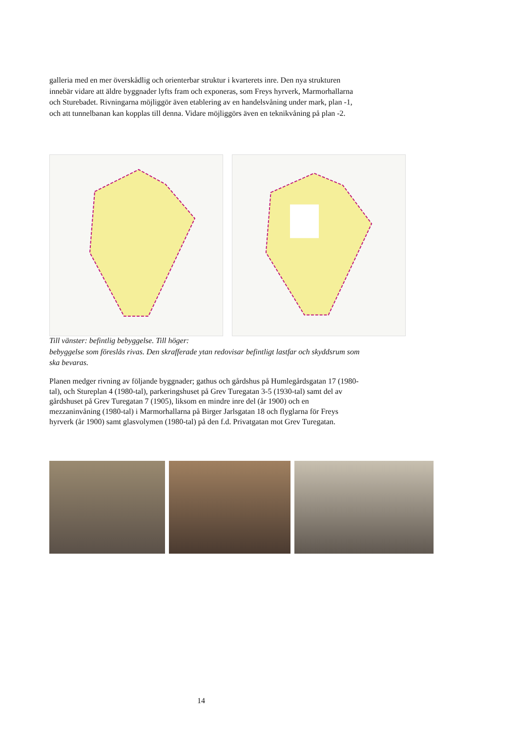galleria med en mer överskådlig och orienterbar struktur i kvarterets inre. Den nya strukturen innebär vidare att äldre byggnader lyfts fram och exponeras, som Freys hyrverk, Marmorhallarna och Sturebadet. Rivningarna möjliggör även etablering av en handelsvåning under mark, plan -1, och att tunnelbanan kan kopplas till denna. Vidare möjliggörs även en teknikvåning på plan -2.
Till vänster: befintlig bebyggelse. Till höger:
bebyggelse som föreslås rivas. Den skrafferade ytan redovisar befintligt lastfar och skyddsrum som ska bevaras.
Planen medger rivning av följande byggnader; gathus och gårdshus på Humlegårdsgatan 17 (1980-tal), och Stureplan 4 (1980-tal), parkeringshuset på Grev Turegatan 3-5 (1930-tal) samt del av gårdshuset på Grev Turegatan 7 (1905), liksom en mindre inre del (år 1900) och en mezzaninvåning (1980-tal) i Marmorhallarna på Birger Jarlsgatan 18 och flyglarna för Freys hyrverk (år 1900) samt glasvolymen (1980-tal) på den f.d. Privatgatan mot Grev Turegatan.
14